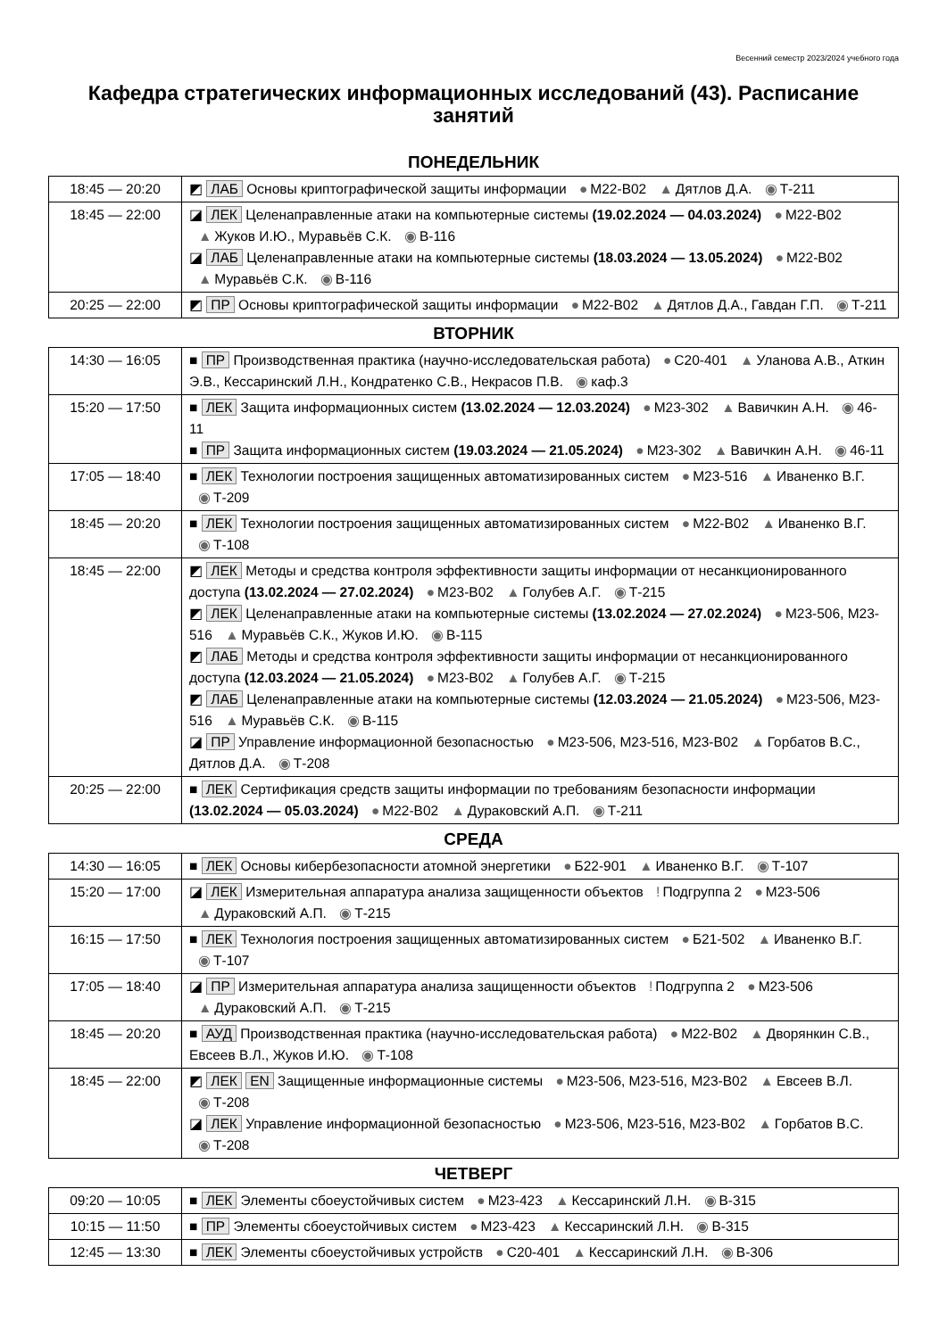Весенний семестр 2023/2024 учебного года
Кафедра стратегических информационных исследований (43). Расписание занятий
ПОНЕДЕЛЬНИК
| 18:45 — 20:20 | ◩ ЛАБ Основы криптографической защиты информации ● М22-В02 ▲ Дятлов Д.А. ◉ Т-211 |
| 18:45 — 22:00 | ◪ ЛЕК Целенаправленные атаки на компьютерные системы (19.02.2024 — 04.03.2024) ● М22-В02 ▲ Жуков И.Ю., Муравьёв С.К. ◉ В-116 ◪ ЛАБ Целенаправленные атаки на компьютерные системы (18.03.2024 — 13.05.2024) ● М22-В02 ▲ Муравьёв С.К. ◉ В-116 |
| 20:25 — 22:00 | ◩ ПР Основы криптографической защиты информации ● М22-В02 ▲ Дятлов Д.А., Гавдан Г.П. ◉ Т-211 |
ВТОРНИК
| 14:30 — 16:05 | ■ ПР Производственная практика (научно-исследовательская работа) ● С20-401 ▲ Уланова А.В., Аткин Э.В., Кессаринский Л.Н., Кондратенко С.В., Некрасов П.В. ◉ каф.3 |
| 15:20 — 17:50 | ■ ЛЕК Защита информационных систем (13.02.2024 — 12.03.2024) ● М23-302 ▲ Вавичкин А.Н. ◉ 46-11 ■ ПР Защита информационных систем (19.03.2024 — 21.05.2024) ● М23-302 ▲ Вавичкин А.Н. ◉ 46-11 |
| 17:05 — 18:40 | ■ ЛЕК Технологии построения защищенных автоматизированных систем ● М23-516 ▲ Иваненко В.Г. ◉ Т-209 |
| 18:45 — 20:20 | ■ ЛЕК Технологии построения защищенных автоматизированных систем ● М22-В02 ▲ Иваненко В.Г. ◉ Т-108 |
| 18:45 — 22:00 | ◩ ЛЕК Методы и средства контроля эффективности защиты информации от несанкционированного доступа (13.02.2024 — 27.02.2024) ● М23-В02 ▲ Голубев А.Г. ◉ Т-215 ◩ ЛЕК Целенаправленные атаки на компьютерные системы (13.02.2024 — 27.02.2024) ● М23-506, М23-516 ▲ Муравьёв С.К., Жуков И.Ю. ◉ В-115 ◩ ЛАБ Методы и средства контроля эффективности защиты информации от несанкционированного доступа (12.03.2024 — 21.05.2024) ● М23-В02 ▲ Голубев А.Г. ◉ Т-215 ◩ ЛАБ Целенаправленные атаки на компьютерные системы (12.03.2024 — 21.05.2024) ● М23-506, М23-516 ▲ Муравьёв С.К. ◉ В-115 ◪ ПР Управление информационной безопасностью ● М23-506, М23-516, М23-В02 ▲ Горбатов В.С., Дятлов Д.А. ◉ Т-208 |
| 20:25 — 22:00 | ■ ЛЕК Сертификация средств защиты информации по требованиям безопасности информации (13.02.2024 — 05.03.2024) ● М22-В02 ▲ Дураковский А.П. ◉ Т-211 |
СРЕДА
| 14:30 — 16:05 | ■ ЛЕК Основы кибербезопасности атомной энергетики ● Б22-901 ▲ Иваненко В.Г. ◉ Т-107 |
| 15:20 — 17:00 | ◪ ЛЕК Измерительная аппаратура анализа защищенности объектов ! Подгруппа 2 ● М23-506 ▲ Дураковский А.П. ◉ Т-215 |
| 16:15 — 17:50 | ■ ЛЕК Технология построения защищенных автоматизированных систем ● Б21-502 ▲ Иваненко В.Г. ◉ Т-107 |
| 17:05 — 18:40 | ◪ ПР Измерительная аппаратура анализа защищенности объектов ! Подгруппа 2 ● М23-506 ▲ Дураковский А.П. ◉ Т-215 |
| 18:45 — 20:20 | ■ АУД Производственная практика (научно-исследовательская работа) ● М22-В02 ▲ Дворянкин С.В., Евсеев В.Л., Жуков И.Ю. ◉ Т-108 |
| 18:45 — 22:00 | ◩ ЛЕК EN Защищенные информационные системы ● М23-506, М23-516, М23-В02 ▲ Евсеев В.Л. ◉ Т-208 ◪ ЛЕК Управление информационной безопасностью ● М23-506, М23-516, М23-В02 ▲ Горбатов В.С. ◉ Т-208 |
ЧЕТВЕРГ
| 09:20 — 10:05 | ■ ЛЕК Элементы сбоеустойчивых систем ● М23-423 ▲ Кессаринский Л.Н. ◉ В-315 |
| 10:15 — 11:50 | ■ ПР Элементы сбоеустойчивых систем ● М23-423 ▲ Кессаринский Л.Н. ◉ В-315 |
| 12:45 — 13:30 | ■ ЛЕК Элементы сбоеустойчивых устройств ● С20-401 ▲ Кессаринский Л.Н. ◉ В-306 |